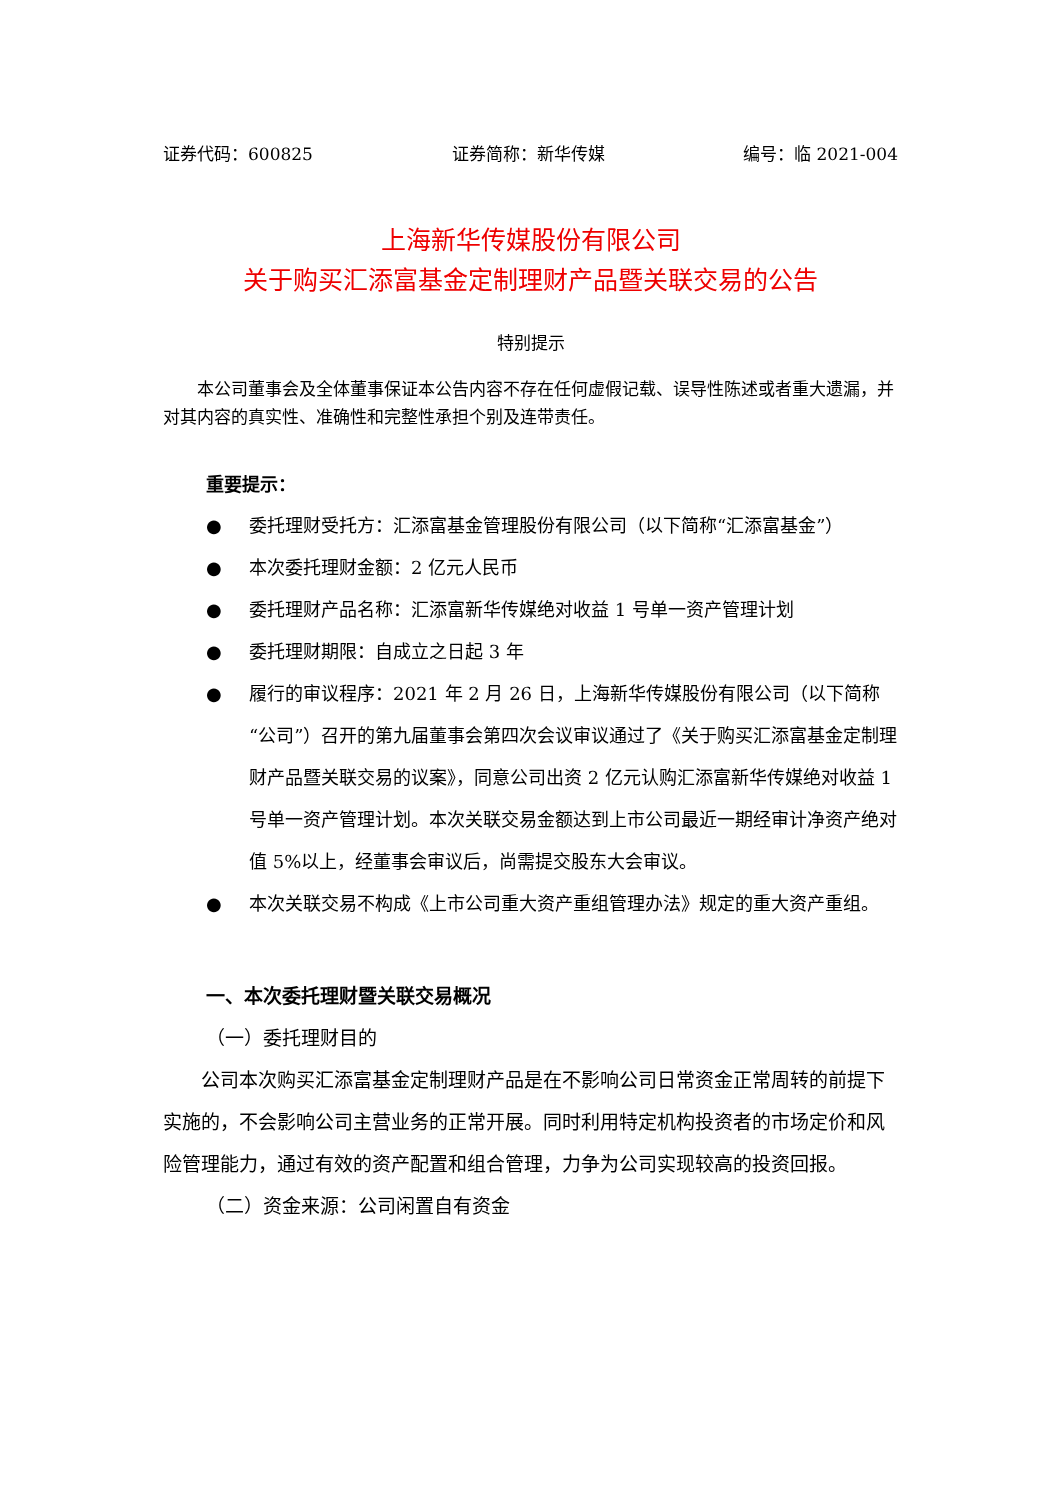证券代码：600825 证券简称：新华传媒 编号：临 2021-004
上海新华传媒股份有限公司
关于购买汇添富基金定制理财产品暨关联交易的公告
特别提示
本公司董事会及全体董事保证本公告内容不存在任何虚假记载、误导性陈述或者重大遗漏，并对其内容的真实性、准确性和完整性承担个别及连带责任。
重要提示：
● 委托理财受托方：汇添富基金管理股份有限公司（以下简称“汇添富基金”）
● 本次委托理财金额：2 亿元人民币
● 委托理财产品名称：汇添富新华传媒绝对收益 1 号单一资产管理计划
● 委托理财期限：自成立之日起 3 年
● 履行的审议程序：2021 年 2 月 26 日，上海新华传媒股份有限公司（以下简称“公司”）召开的第九届董事会第四次会议审议通过了《关于购买汇添富基金定制理财产品暨关联交易的议案》，同意公司出资 2 亿元认购汇添富新华传媒绝对收益 1 号单一资产管理计划。本次关联交易金额达到上市公司最近一期经审计净资产绝对值 5%以上，经董事会审议后，尚需提交股东大会审议。
● 本次关联交易不构成《上市公司重大资产重组管理办法》规定的重大资产重组。
一、本次委托理财暨关联交易概况
（一）委托理财目的
公司本次购买汇添富基金定制理财产品是在不影响公司日常资金正常周转的前提下实施的，不会影响公司主营业务的正常开展。同时利用特定机构投资者的市场定价和风险管理能力，通过有效的资产配置和组合管理，力争为公司实现较高的投资回报。
（二）资金来源：公司闲置自有资金